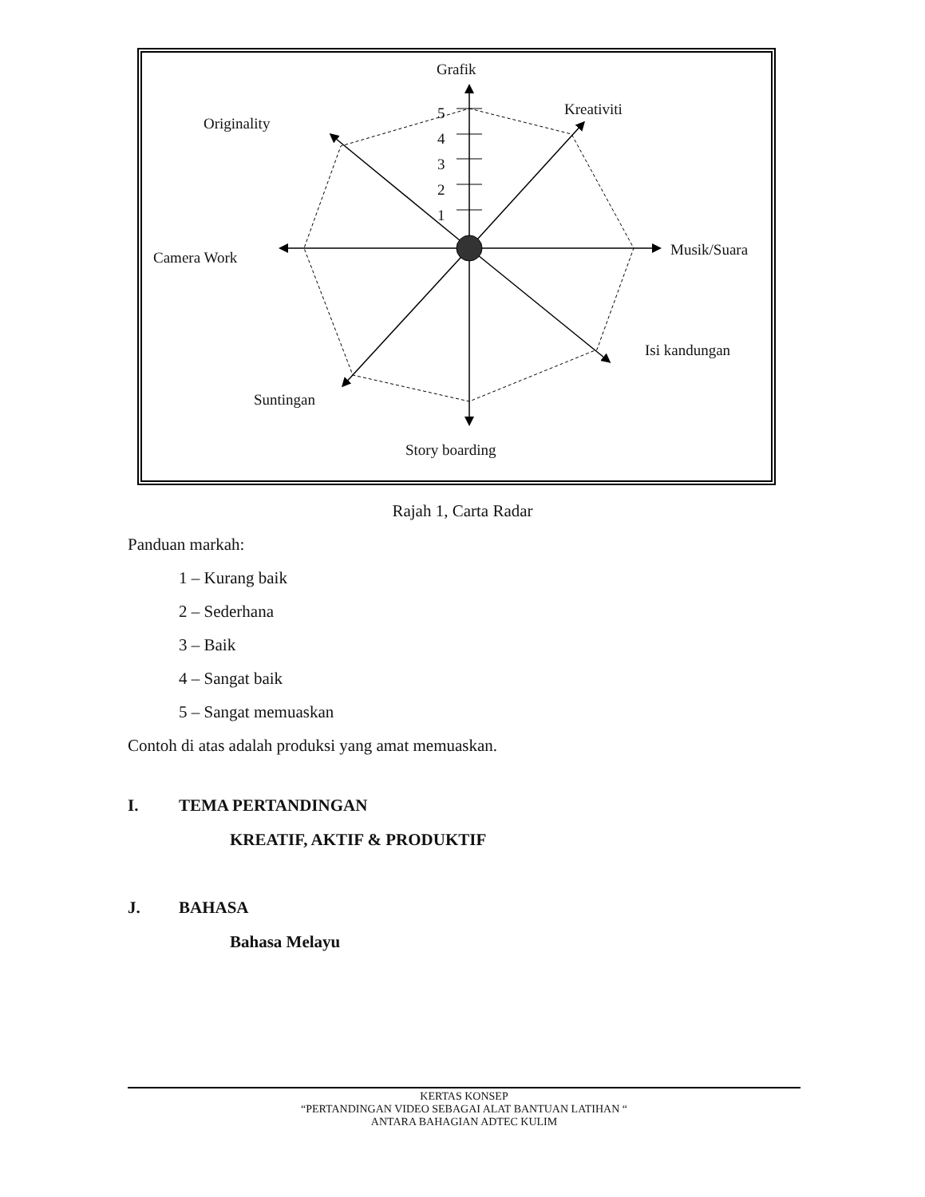Grafik
Kreativiti
Originality
5
4
3
2
1
Camera Work Musik/Suara
Isi kandungan
Suntingan
Story boarding
Rajah 1, Carta Radar
Panduan markah:
1 – Kurang baik
2 – Sederhana
3 – Baik
4 – Sangat baik
5 – Sangat memuaskan
Contoh di atas adalah produksi yang amat memuaskan.
I. TEMA PERTANDINGAN
KREATIF, AKTIF & PRODUKTIF
J. BAHASA
Bahasa Melayu
KERTAS KONSEP
“PERTANDINGAN VIDEO SEBAGAI ALAT BANTUAN LATIHAN “
ANTARA BAHAGIAN ADTEC KULIM